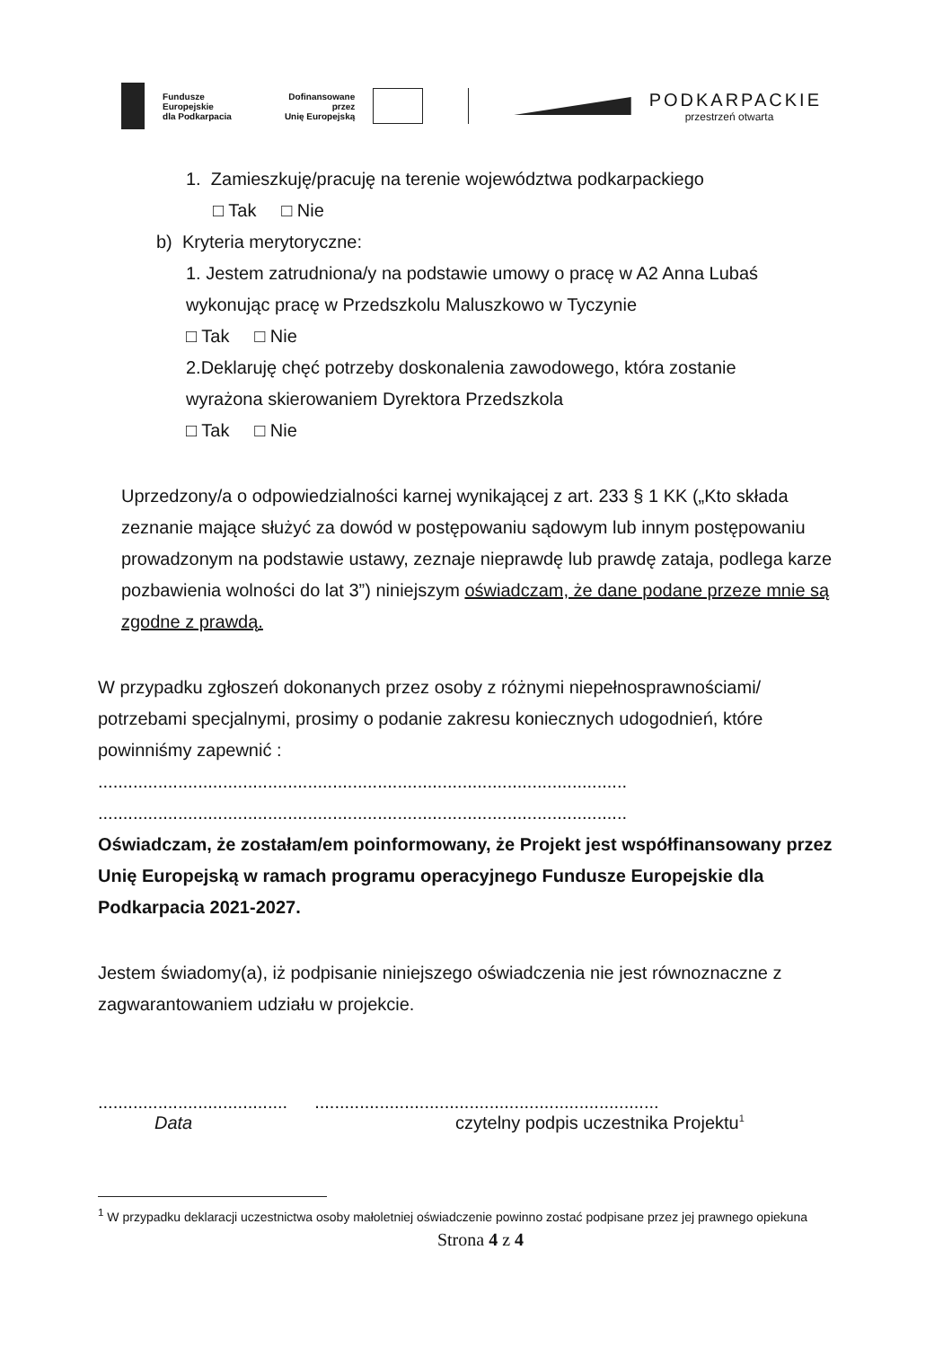Fundusze Europejskie
dla Podkarpacia
Dofinansowane przez
Unię Europejską
PODKARPACKIE
przestrzeń otwarta
1. Zamieszkuję/pracuję na terenie województwa podkarpackiego
□ Tak □ Nie
b) Kryteria merytoryczne:
1. Jestem zatrudniona/y na podstawie umowy o pracę w A2 Anna Lubaś wykonując pracę w Przedszkolu Maluszkowo w Tyczynie
□ Tak □ Nie
2.Deklaruję chęć potrzeby doskonalenia zawodowego, która zostanie wyrażona skierowaniem Dyrektora Przedszkola
□ Tak □ Nie
Uprzedzony/a o odpowiedzialności karnej wynikającej z art. 233 § 1 KK („Kto składa zeznanie mające służyć za dowód w postępowaniu sądowym lub innym postępowaniu prowadzonym na podstawie ustawy, zeznaje nieprawdę lub prawdę zataja, podlega karze pozbawienia wolności do lat 3”) niniejszym oświadczam, że dane podane przeze mnie są zgodne z prawdą.
W przypadku zgłoszeń dokonanych przez osoby z różnymi niepełnosprawnościami/ potrzebami specjalnymi, prosimy o podanie zakresu koniecznych udogodnień, które powinniśmy zapewnić :
..........................................................................................................
..........................................................................................................
Oświadczam, że zostałam/em poinformowany, że Projekt jest współfinansowany przez Unię Europejską w ramach programu operacyjnego Fundusze Europejskie dla Podkarpacia 2021-2027.
Jestem świadomy(a), iż podpisanie niniejszego oświadczenia nie jest równoznaczne z zagwarantowaniem udziału w projekcie.
...........................................................................................................
Data czytelny podpis uczestnika Projektu<sup>1</sup>
<sup>1</sup> W przypadku deklaracji uczestnictwa osoby małoletniej oświadczenie powinno zostać podpisane przez jej prawnego opiekuna
Strona 4 z 4